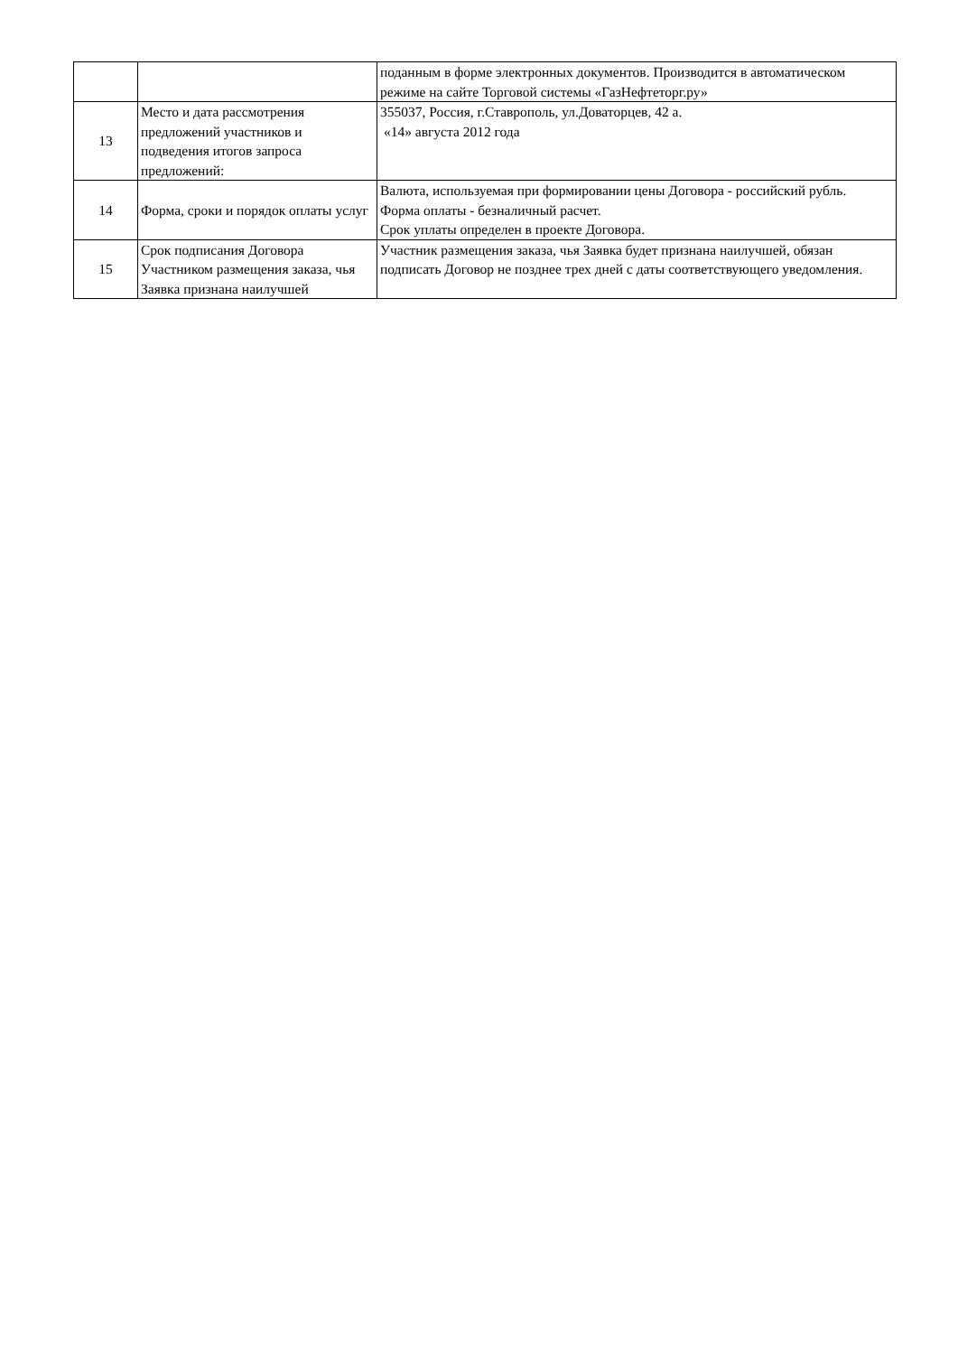| | | поданным в форме электронных документов. Производится в автоматическом режиме на сайте Торговой системы «ГазНефтеторг.ру» |
| 13 | Место и дата рассмотрения предложений участников и подведения итогов запроса предложений: | 355037, Россия, г.Ставрополь, ул.Доваторцев, 42 а. «14» августа 2012 года |
| 14 | Форма, сроки и порядок оплаты услуг | Валюта, используемая при формировании цены Договора - российский рубль. Форма оплаты - безналичный расчет. Срок уплаты определен в проекте Договора. |
| 15 | Срок подписания Договора Участником размещения заказа, чья Заявка признана наилучшей | Участник размещения заказа, чья Заявка будет признана наилучшей, обязан подписать Договор не позднее трех дней с даты соответствующего уведомления. |